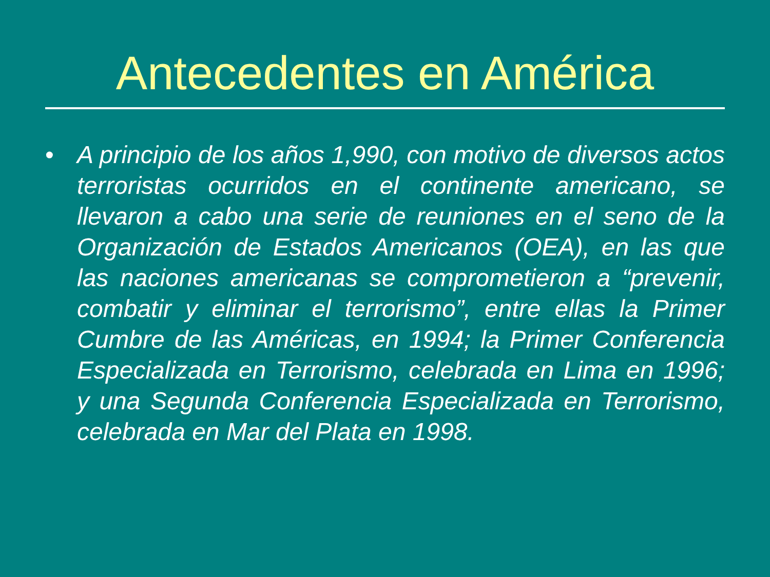Antecedentes en América
• A principio de los años 1,990, con motivo de diversos actos terroristas ocurridos en el continente americano, se llevaron a cabo una serie de reuniones en el seno de la Organización de Estados Americanos (OEA), en las que las naciones americanas se comprometieron a “prevenir, combatir y eliminar el terrorismo”, entre ellas la Primer Cumbre de las Américas, en 1994; la Primer Conferencia Especializada en Terrorismo, celebrada en Lima en 1996; y una Segunda Conferencia Especializada en Terrorismo, celebrada en Mar del Plata en 1998.